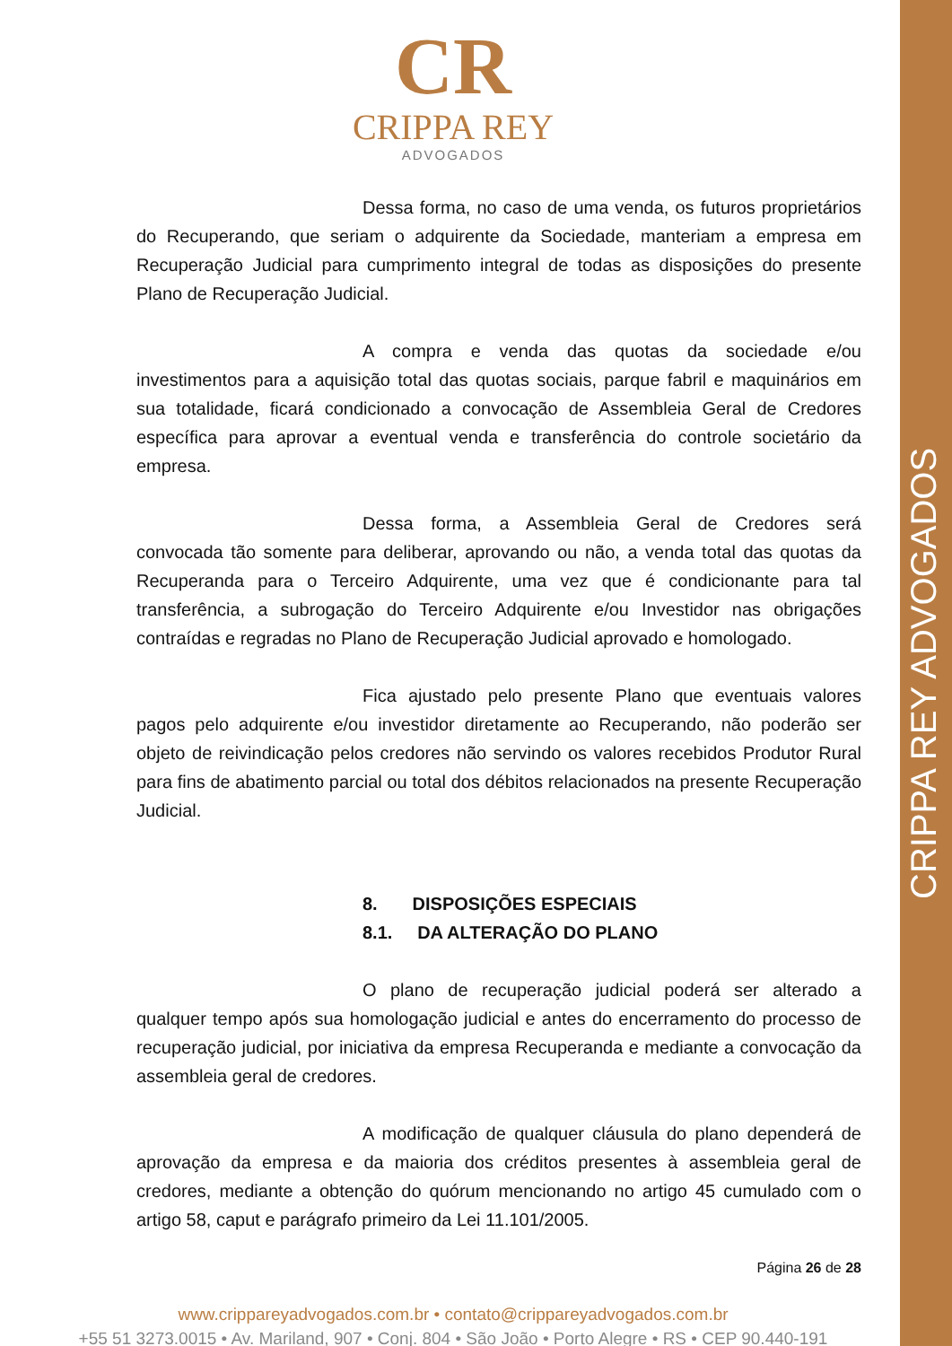CRIPPA REY ADVOGADOS
CR
CRIPPA REY
ADVOGADOS
Dessa forma, no caso de uma venda, os futuros proprietários do Recuperando, que seriam o adquirente da Sociedade, manteriam a empresa em Recuperação Judicial para cumprimento integral de todas as disposições do presente Plano de Recuperação Judicial.
A compra e venda das quotas da sociedade e/ou investimentos para a aquisição total das quotas sociais, parque fabril e maquinários em sua totalidade, ficará condicionado a convocação de Assembleia Geral de Credores específica para aprovar a eventual venda e transferência do controle societário da empresa.
Dessa forma, a Assembleia Geral de Credores será convocada tão somente para deliberar, aprovando ou não, a venda total das quotas da Recuperanda para o Terceiro Adquirente, uma vez que é condicionante para tal transferência, a subrogação do Terceiro Adquirente e/ou Investidor nas obrigações contraídas e regradas no Plano de Recuperação Judicial aprovado e homologado.
Fica ajustado pelo presente Plano que eventuais valores pagos pelo adquirente e/ou investidor diretamente ao Recuperando, não poderão ser objeto de reivindicação pelos credores não servindo os valores recebidos Produtor Rural para fins de abatimento parcial ou total dos débitos relacionados na presente Recuperação Judicial.
8. DISPOSIÇÕES ESPECIAIS
8.1. DA ALTERAÇÃO DO PLANO
O plano de recuperação judicial poderá ser alterado a qualquer tempo após sua homologação judicial e antes do encerramento do processo de recuperação judicial, por iniciativa da empresa Recuperanda e mediante a convocação da assembleia geral de credores.
A modificação de qualquer cláusula do plano dependerá de aprovação da empresa e da maioria dos créditos presentes à assembleia geral de credores, mediante a obtenção do quórum mencionando no artigo 45 cumulado com o artigo 58, caput e parágrafo primeiro da Lei 11.101/2005.
Página 26 de 28
www.cripparey­advogados.com.br • contato@crippareyadvogados.com.br
+55 51 3273.0015 • Av. Mariland, 907 • Conj. 804 • São João • Porto Alegre • RS • CEP 90.440-191